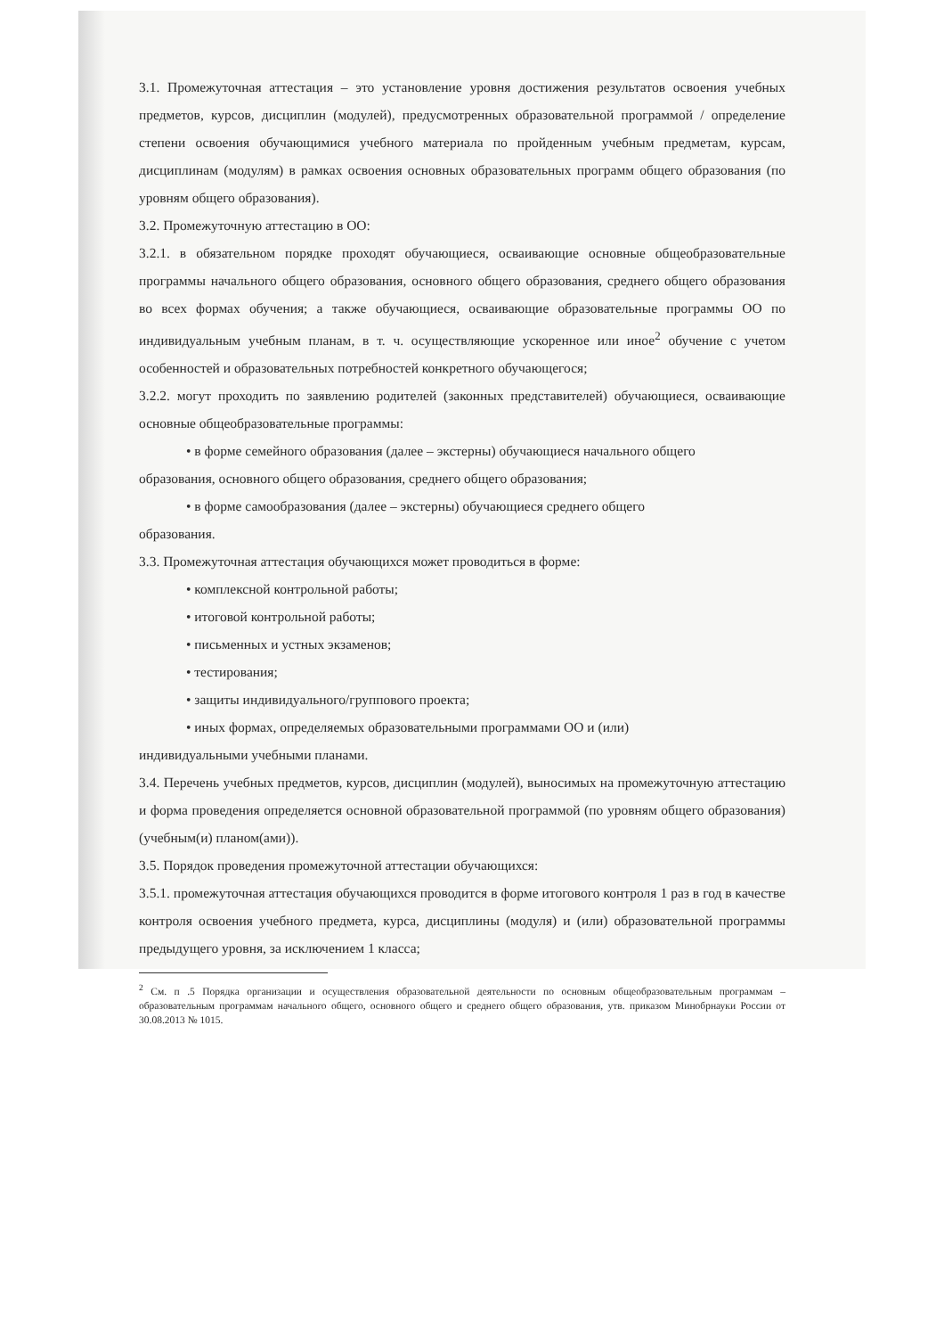3.1. Промежуточная аттестация – это установление уровня достижения результатов освоения учебных предметов, курсов, дисциплин (модулей), предусмотренных образовательной программой / определение степени освоения обучающимися учебного материала по пройденным учебным предметам, курсам, дисциплинам (модулям) в рамках освоения основных образовательных программ общего образования (по уровням общего образования).
3.2. Промежуточную аттестацию в ОО:
3.2.1. в обязательном порядке проходят обучающиеся, осваивающие основные общеобразовательные программы начального общего образования, основного общего образования, среднего общего образования во всех формах обучения; а также обучающиеся, осваивающие образовательные программы ОО по индивидуальным учебным планам, в т. ч. осуществляющие ускоренное или иное<sup>2</sup> обучение с учетом особенностей и образовательных потребностей конкретного обучающегося;
3.2.2. могут проходить по заявлению родителей (законных представителей) обучающиеся, осваивающие основные общеобразовательные программы:
• в форме семейного образования (далее – экстерны) обучающиеся начального общего
образования, основного общего образования, среднего общего образования;
• в форме самообразования (далее – экстерны) обучающиеся среднего общего
образования.
3.3. Промежуточная аттестация обучающихся может проводиться в форме:
• комплексной контрольной работы;
• итоговой контрольной работы;
• письменных и устных экзаменов;
• тестирования;
• защиты индивидуального/группового проекта;
• иных формах, определяемых образовательными программами ОО и (или)
индивидуальными учебными планами.
3.4. Перечень учебных предметов, курсов, дисциплин (модулей), выносимых на промежуточную аттестацию и форма проведения определяется основной образовательной программой (по уровням общего образования) (учебным(и) планом(ами)).
3.5. Порядок проведения промежуточной аттестации обучающихся:
3.5.1. промежуточная аттестация обучающихся проводится в форме итогового контроля 1 раз в год в качестве контроля освоения учебного предмета, курса, дисциплины (модуля) и (или) образовательной программы предыдущего уровня, за исключением 1 класса;
<sup>2</sup> См. п .5 Порядка организации и осуществления образовательной деятельности по основным общеобразовательным программам – образовательным программам начального общего, основного общего и среднего общего образования, утв. приказом Минобрнауки России от 30.08.2013 № 1015.